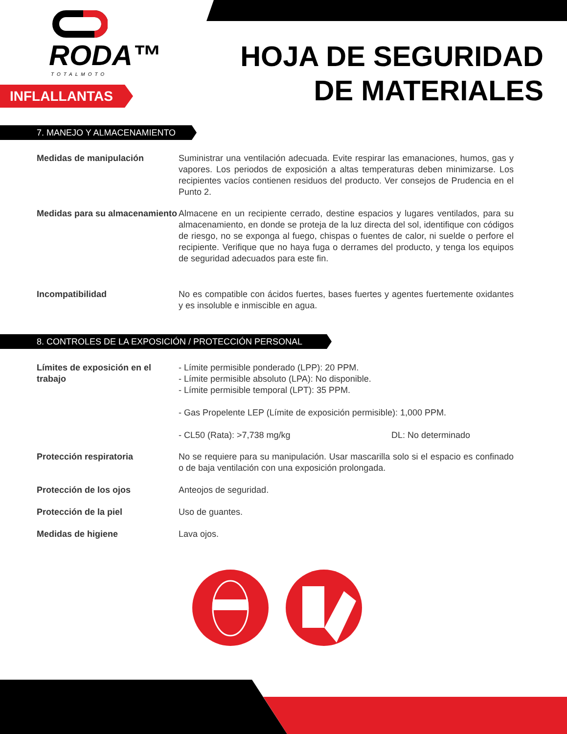RODA™
TOTALMOTO
INFLALLANTAS
HOJA DE SEGURIDAD
DE MATERIALES
7. MANEJO Y ALMACENAMIENTO
Medidas de manipulación Suministrar una ventilación adecuada. Evite respirar las emanaciones, humos, gas y vapores. Los periodos de exposición a altas temperaturas deben minimizarse. Los recipientes vacíos contienen residuos del producto. Ver consejos de Prudencia en el Punto 2.
Medidas para su almacenamiento
Almacene en un recipiente cerrado, destine espacios y lugares ventilados, para su almacenamiento, en donde se proteja de la luz directa del sol, identifique con códigos de riesgo, no se exponga al fuego, chispas o fuentes de calor, ni suelde o perfore el recipiente. Verifique que no haya fuga o derrames del producto, y tenga los equipos de seguridad adecuados para este fin.
Incompatibilidad No es compatible con ácidos fuertes, bases fuertes y agentes fuertemente oxidantes y es insoluble e inmiscible en agua.
8. CONTROLES DE LA EXPOSICIÓN / PROTECCIÓN PERSONAL
Límites de exposición en el trabajo
- Límite permisible ponderado (LPP): 20 PPM.
- Límite permisible absoluto (LPA): No disponible.
- Límite permisible temporal (LPT): 35 PPM.
- Gas Propelente LEP (Límite de exposición permisible): 1,000 PPM.
- CL50 (Rata): >7,738 mg/kg DL: No determinado
Protección respiratoria No se requiere para su manipulación. Usar mascarilla solo si el espacio es confinado o de baja ventilación con una exposición prolongada.
Protección de los ojos Anteojos de seguridad.
Protección de la piel Uso de guantes.
Medidas de higiene Lava ojos.